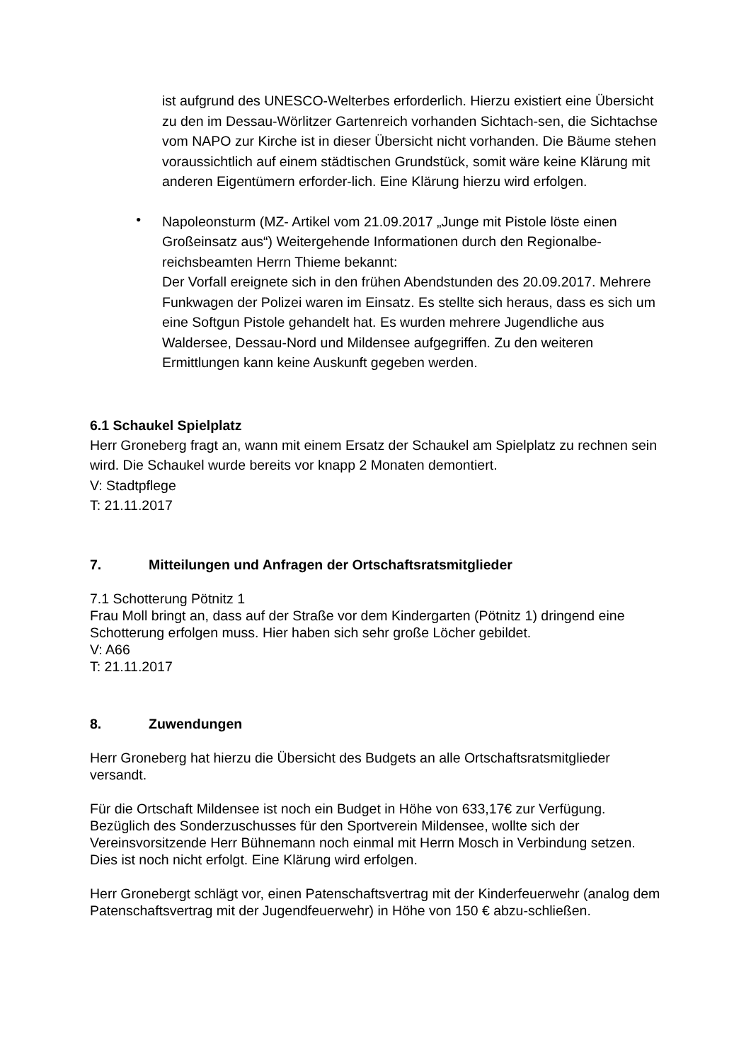ist aufgrund des UNESCO-Welterbes erforderlich. Hierzu existiert eine Übersicht zu den im Dessau-Wörlitzer Gartenreich vorhanden Sichtach-sen, die Sichtachse vom NAPO zur Kirche ist in dieser Übersicht nicht vorhanden. Die Bäume stehen voraussichtlich auf einem städtischen Grundstück, somit wäre keine Klärung mit anderen Eigentümern erforder-lich. Eine Klärung hierzu wird erfolgen.
•
Napoleonsturm (MZ- Artikel vom 21.09.2017 „Junge mit Pistole löste einen Großeinsatz aus“) Weitergehende Informationen durch den Regionalbe-reichsbeamten Herrn Thieme bekannt:
Der Vorfall ereignete sich in den frühen Abendstunden des 20.09.2017. Mehrere Funkwagen der Polizei waren im Einsatz. Es stellte sich heraus, dass es sich um eine Softgun Pistole gehandelt hat. Es wurden mehrere Jugendliche aus Waldersee, Dessau-Nord und Mildensee aufgegriffen. Zu den weiteren Ermittlungen kann keine Auskunft gegeben werden.
6.1 Schaukel Spielplatz
Herr Groneberg fragt an, wann mit einem Ersatz der Schaukel am Spielplatz zu rechnen sein wird. Die Schaukel wurde bereits vor knapp 2 Monaten demontiert.
V: Stadtpflege
T: 21.11.2017
7. Mitteilungen und Anfragen der Ortschaftsratsmitglieder
7.1 Schotterung Pötnitz 1
Frau Moll bringt an, dass auf der Straße vor dem Kindergarten (Pötnitz 1) dringend eine Schotterung erfolgen muss. Hier haben sich sehr große Löcher gebildet.
V: A66
T: 21.11.2017
8. Zuwendungen
Herr Groneberg hat hierzu die Übersicht des Budgets an alle Ortschaftsratsmitglieder versandt.
Für die Ortschaft Mildensee ist noch ein Budget in Höhe von 633,17€ zur Verfügung. Bezüglich des Sonderzuschusses für den Sportverein Mildensee, wollte sich der Vereinsvorsitzende Herr Bühnemann noch einmal mit Herrn Mosch in Verbindung setzen. Dies ist noch nicht erfolgt. Eine Klärung wird erfolgen.
Herr Gronebergt schlägt vor, einen Patenschaftsvertrag mit der Kinderfeuerwehr (analog dem Patenschaftsvertrag mit der Jugendfeuerwehr) in Höhe von 150 € abzu-schließen.